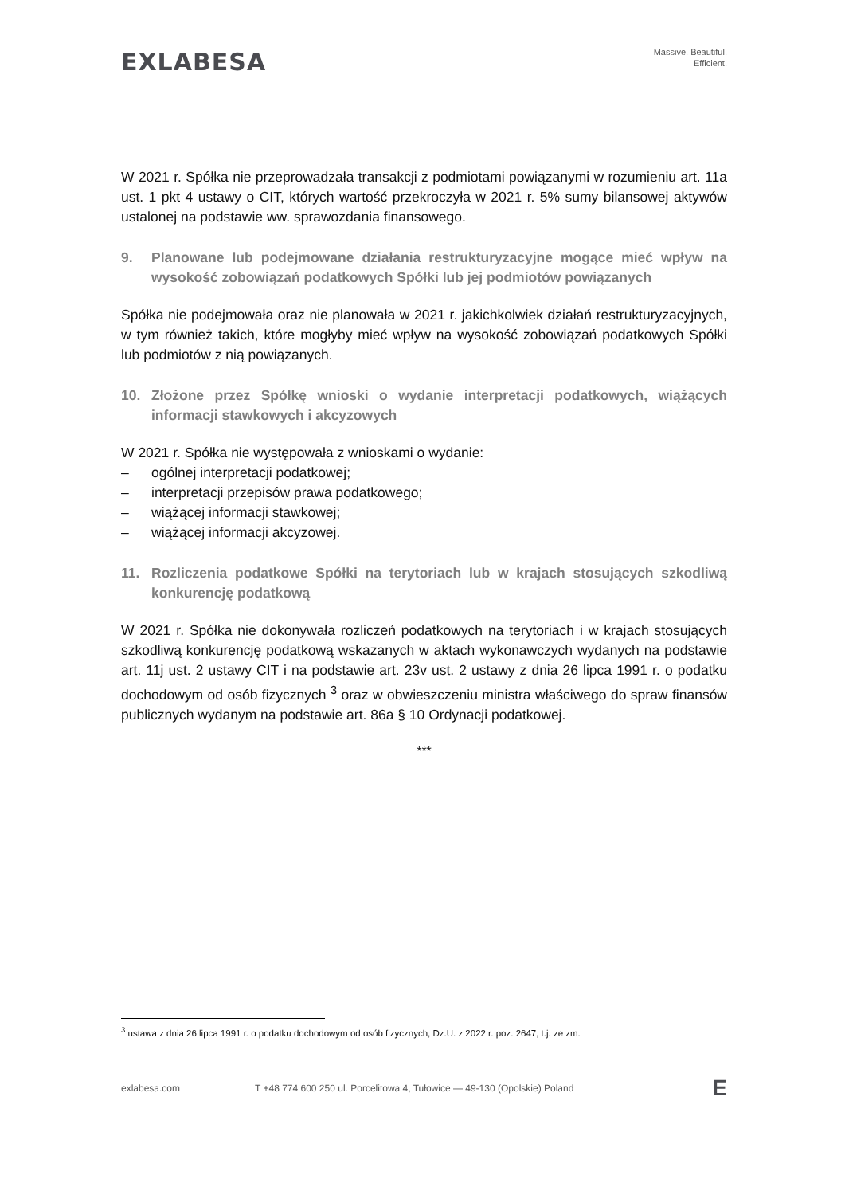EXLABESA
Massive. Beautiful.
Efficient.
W 2021 r. Spółka nie przeprowadzała transakcji z podmiotami powiązanymi w rozumieniu art. 11a ust. 1 pkt 4 ustawy o CIT, których wartość przekroczyła w 2021 r. 5% sumy bilansowej aktywów ustalonej na podstawie ww. sprawozdania finansowego.
9. Planowane lub podejmowane działania restrukturyzacyjne mogące mieć wpływ na wysokość zobowiązań podatkowych Spółki lub jej podmiotów powiązanych
Spółka nie podejmowała oraz nie planowała w 2021 r. jakichkolwiek działań restrukturyzacyjnych, w tym również takich, które mogłyby mieć wpływ na wysokość zobowiązań podatkowych Spółki lub podmiotów z nią powiązanych.
10. Złożone przez Spółkę wnioski o wydanie interpretacji podatkowych, wiążących informacji stawkowych i akcyzowych
W 2021 r. Spółka nie występowała z wnioskami o wydanie:
– ogólnej interpretacji podatkowej;
– interpretacji przepisów prawa podatkowego;
– wiążącej informacji stawkowej;
– wiążącej informacji akcyzowej.
11. Rozliczenia podatkowe Spółki na terytoriach lub w krajach stosujących szkodliwą konkurencję podatkową
W 2021 r. Spółka nie dokonywała rozliczeń podatkowych na terytoriach i w krajach stosujących szkodliwą konkurencję podatkową wskazanych w aktach wykonawczych wydanych na podstawie art. 11j ust. 2 ustawy CIT i na podstawie art. 23v ust. 2 ustawy z dnia 26 lipca 1991 r. o podatku dochodowym od osób fizycznych <sup>3</sup> oraz w obwieszczeniu ministra właściwego do spraw finansów publicznych wydanym na podstawie art. 86a § 10 Ordynacji podatkowej.
***
<sup>3</sup> ustawa z dnia 26 lipca 1991 r. o podatku dochodowym od osób fizycznych, Dz.U. z 2022 r. poz. 2647, t.j. ze zm.
exlabesa.com T +48 774 600 250 ul. Porcelitowa 4, Tułowice — 49-130 (Opolskie) Poland E